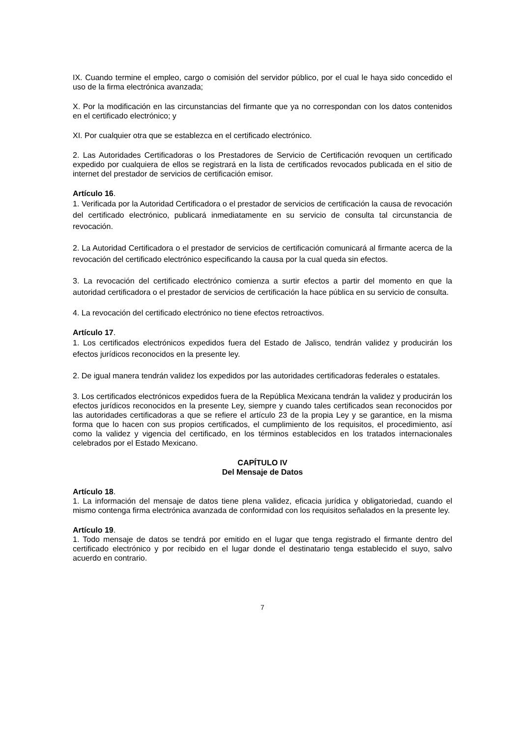IX. Cuando termine el empleo, cargo o comisión del servidor público, por el cual le haya sido concedido el uso de la firma electrónica avanzada;
X. Por la modificación en las circunstancias del firmante que ya no correspondan con los datos contenidos en el certificado electrónico; y
XI. Por cualquier otra que se establezca en el certificado electrónico.
2. Las Autoridades Certificadoras o los Prestadores de Servicio de Certificación revoquen un certificado expedido por cualquiera de ellos se registrará en la lista de certificados revocados publicada en el sitio de internet del prestador de servicios de certificación emisor.
Artículo 16.
1. Verificada por la Autoridad Certificadora o el prestador de servicios de certificación la causa de revocación del certificado electrónico, publicará inmediatamente en su servicio de consulta tal circunstancia de revocación.
2. La Autoridad Certificadora o el prestador de servicios de certificación comunicará al firmante acerca de la revocación del certificado electrónico especificando la causa por la cual queda sin efectos.
3. La revocación del certificado electrónico comienza a surtir efectos a partir del momento en que la autoridad certificadora o el prestador de servicios de certificación la hace pública en su servicio de consulta.
4. La revocación del certificado electrónico no tiene efectos retroactivos.
Artículo 17.
1. Los certificados electrónicos expedidos fuera del Estado de Jalisco, tendrán validez y producirán los efectos jurídicos reconocidos en la presente ley.
2. De igual manera tendrán validez los expedidos por las autoridades certificadoras federales o estatales.
3. Los certificados electrónicos expedidos fuera de la República Mexicana tendrán la validez y producirán los efectos jurídicos reconocidos en la presente Ley, siempre y cuando tales certificados sean reconocidos por las autoridades certificadoras a que se refiere el artículo 23 de la propia Ley y se garantice, en la misma forma que lo hacen con sus propios certificados, el cumplimiento de los requisitos, el procedimiento, así como la validez y vigencia del certificado, en los términos establecidos en los tratados internacionales celebrados por el Estado Mexicano.
CAPÍTULO IV
Del Mensaje de Datos
Artículo 18.
1. La información del mensaje de datos tiene plena validez, eficacia jurídica y obligatoriedad, cuando el mismo contenga firma electrónica avanzada de conformidad con los requisitos señalados en la presente ley.
Artículo 19.
1. Todo mensaje de datos se tendrá por emitido en el lugar que tenga registrado el firmante dentro del certificado electrónico y por recibido en el lugar donde el destinatario tenga establecido el suyo, salvo acuerdo en contrario.
7